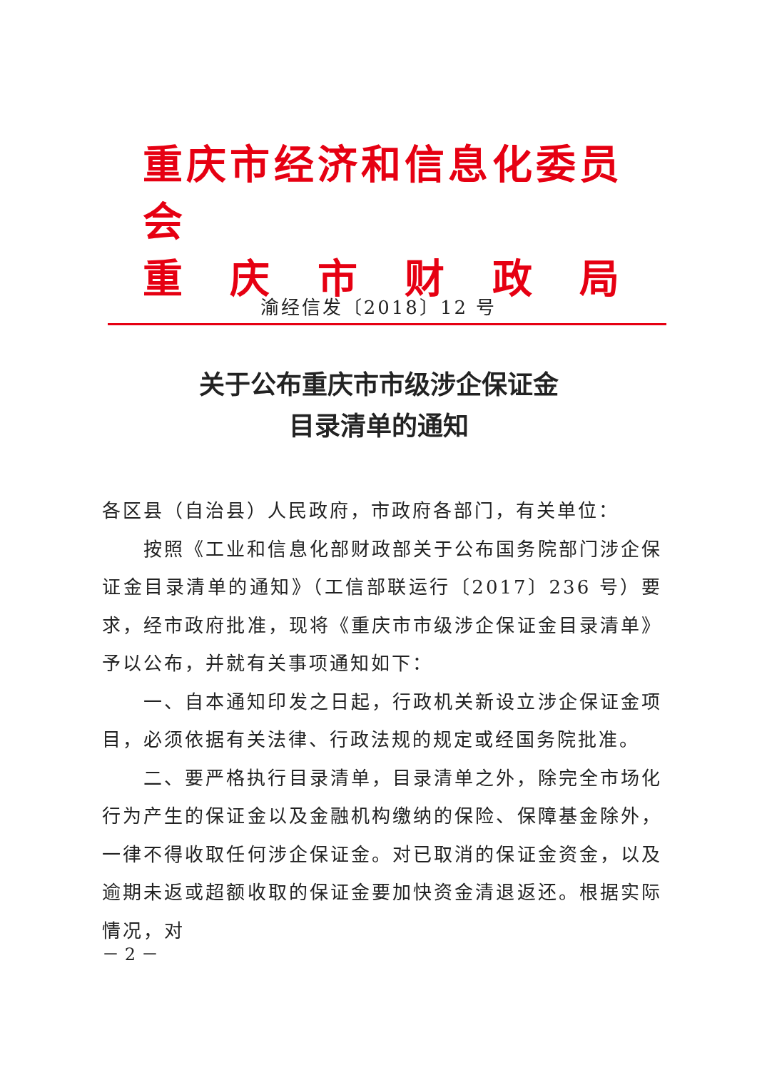重庆市经济和信息化委员会
重 庆 市 财 政 局
渝经信发〔2018〕12 号
关于公布重庆市市级涉企保证金
目录清单的通知
各区县（自治县）人民政府，市政府各部门，有关单位：
按照《工业和信息化部财政部关于公布国务院部门涉企保证金目录清单的通知》（工信部联运行〔2017〕236 号）要求，经市政府批准，现将《重庆市市级涉企保证金目录清单》予以公布，并就有关事项通知如下：
一、自本通知印发之日起，行政机关新设立涉企保证金项目，必须依据有关法律、行政法规的规定或经国务院批准。
二、要严格执行目录清单，目录清单之外，除完全市场化行为产生的保证金以及金融机构缴纳的保险、保障基金除外，一律不得收取任何涉企保证金。对已取消的保证金资金，以及逾期未返或超额收取的保证金要加快资金清退返还。根据实际情况，对
－ 2 －